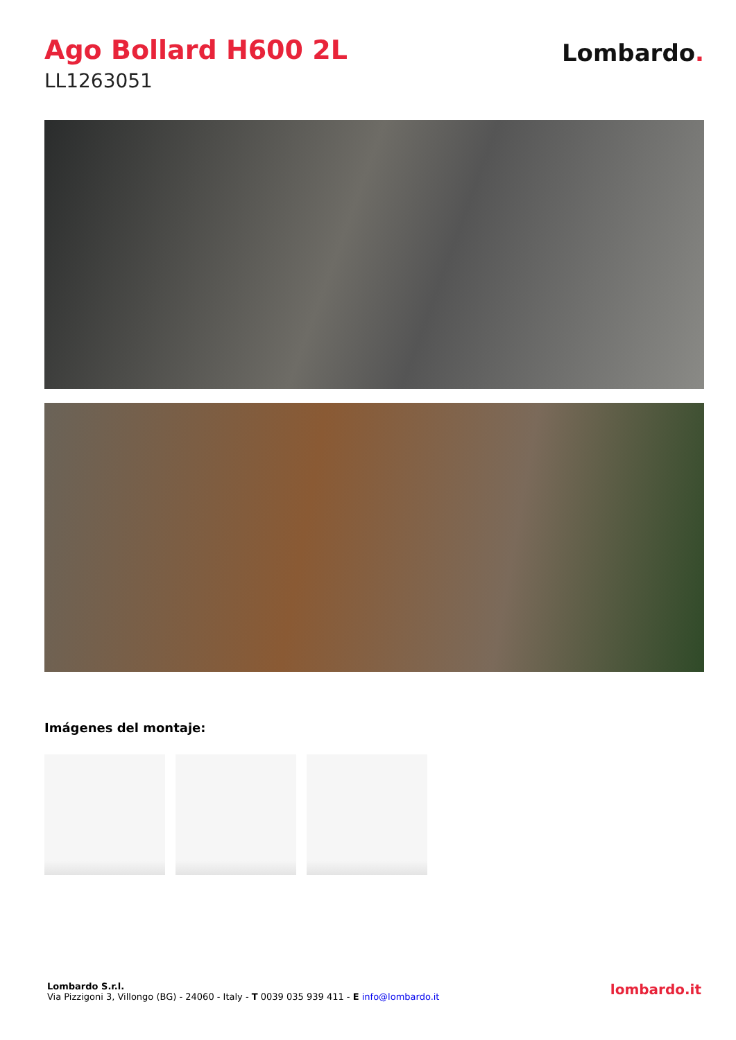Ago Bollard H600 2L
LL1263051
Lombardo.
Imágenes del montaje:
Lombardo S.r.l.
Via Pizzigoni 3, Villongo (BG) - 24060 - Italy - T 0039 035 939 411 - E info@lombardo.it
lombardo.it